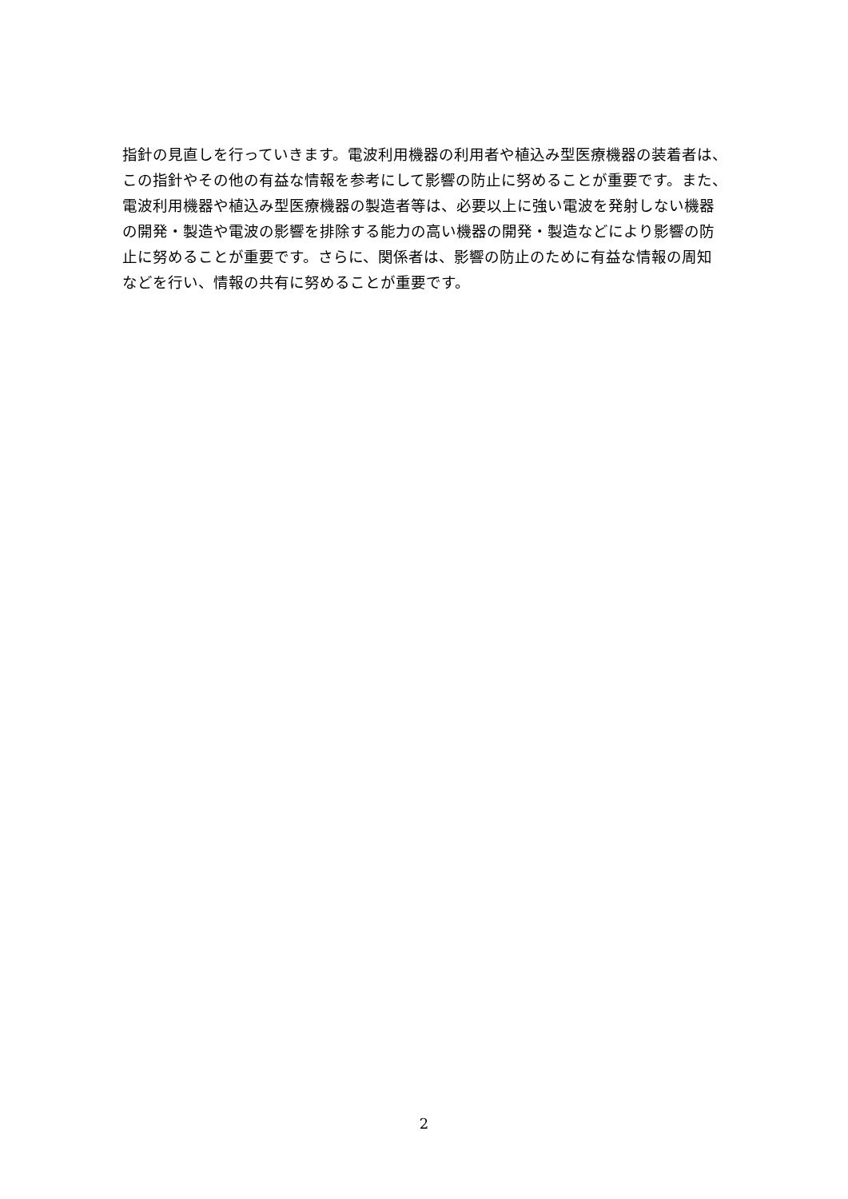指針の見直しを行っていきます。電波利用機器の利用者や植込み型医療機器の装着者は、
この指針やその他の有益な情報を参考にして影響の防止に努めることが重要です。また、
電波利用機器や植込み型医療機器の製造者等は、必要以上に強い電波を発射しない機器
の開発・製造や電波の影響を排除する能力の高い機器の開発・製造などにより影響の防
止に努めることが重要です。さらに、関係者は、影響の防止のために有益な情報の周知
などを行い、情報の共有に努めることが重要です。
2